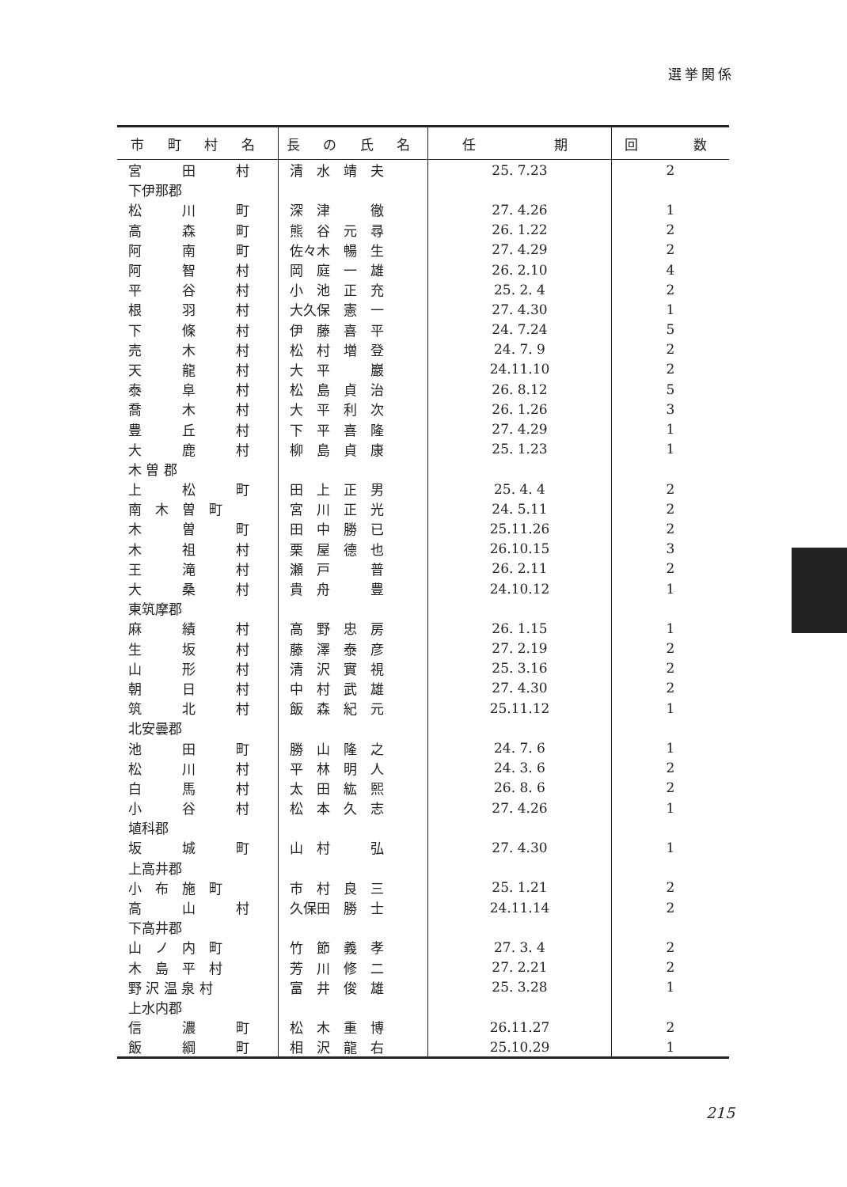選挙関係
| 市 町 村 名 | 長 の 氏 名 | 任 期 | 回 数 |
| --- | --- | --- | --- |
| 宮 田 村 | 清 水 靖 夫 | 25. 7.23 | 2 |
| 下伊那郡 | | | |
| 松 川 町 | 深 津 徹 | 27. 4.26 | 1 |
| 高 森 町 | 熊 谷 元 尋 | 26. 1.22 | 2 |
| 阿 南 町 | 佐々木 暢 生 | 27. 4.29 | 2 |
| 阿 智 村 | 岡 庭 一 雄 | 26. 2.10 | 4 |
| 平 谷 村 | 小 池 正 充 | 25. 2. 4 | 2 |
| 根 羽 村 | 大久保 憲 一 | 27. 4.30 | 1 |
| 下 條 村 | 伊 藤 喜 平 | 24. 7.24 | 5 |
| 売 木 村 | 松 村 増 登 | 24. 7. 9 | 2 |
| 天 龍 村 | 大 平 巖 | 24.11.10 | 2 |
| 泰 阜 村 | 松 島 貞 治 | 26. 8.12 | 5 |
| 喬 木 村 | 大 平 利 次 | 26. 1.26 | 3 |
| 豊 丘 村 | 下 平 喜 隆 | 27. 4.29 | 1 |
| 大 鹿 村 | 柳 島 貞 康 | 25. 1.23 | 1 |
| 木 曽 郡 | | | |
| 上 松 町 | 田 上 正 男 | 25. 4. 4 | 2 |
| 南 木 曽 町 | 宮 川 正 光 | 24. 5.11 | 2 |
| 木 曽 町 | 田 中 勝 已 | 25.11.26 | 2 |
| 木 祖 村 | 栗 屋 德 也 | 26.10.15 | 3 |
| 王 滝 村 | 瀬 戸 普 | 26. 2.11 | 2 |
| 大 桑 村 | 貴 舟 豊 | 24.10.12 | 1 |
| 東筑摩郡 | | | |
| 麻 績 村 | 高 野 忠 房 | 26. 1.15 | 1 |
| 生 坂 村 | 藤 澤 泰 彦 | 27. 2.19 | 2 |
| 山 形 村 | 清 沢 實 視 | 25. 3.16 | 2 |
| 朝 日 村 | 中 村 武 雄 | 27. 4.30 | 2 |
| 筑 北 村 | 飯 森 紀 元 | 25.11.12 | 1 |
| 北安曇郡 | | | |
| 池 田 町 | 勝 山 隆 之 | 24. 7. 6 | 1 |
| 松 川 村 | 平 林 明 人 | 24. 3. 6 | 2 |
| 白 馬 村 | 太 田 紘 熙 | 26. 8. 6 | 2 |
| 小 谷 村 | 松 本 久 志 | 27. 4.26 | 1 |
| 埴科郡 | | | |
| 坂 城 町 | 山 村 弘 | 27. 4.30 | 1 |
| 上高井郡 | | | |
| 小 布 施 町 | 市 村 良 三 | 25. 1.21 | 2 |
| 高 山 村 | 久保田 勝 士 | 24.11.14 | 2 |
| 下高井郡 | | | |
| 山 ノ 内 町 | 竹 節 義 孝 | 27. 3. 4 | 2 |
| 木 島 平 村 | 芳 川 修 二 | 27. 2.21 | 2 |
| 野 沢 温 泉 村 | 富 井 俊 雄 | 25. 3.28 | 1 |
| 上水内郡 | | | |
| 信 濃 町 | 松 木 重 博 | 26.11.27 | 2 |
| 飯 綱 町 | 相 沢 龍 右 | 25.10.29 | 1 |
215